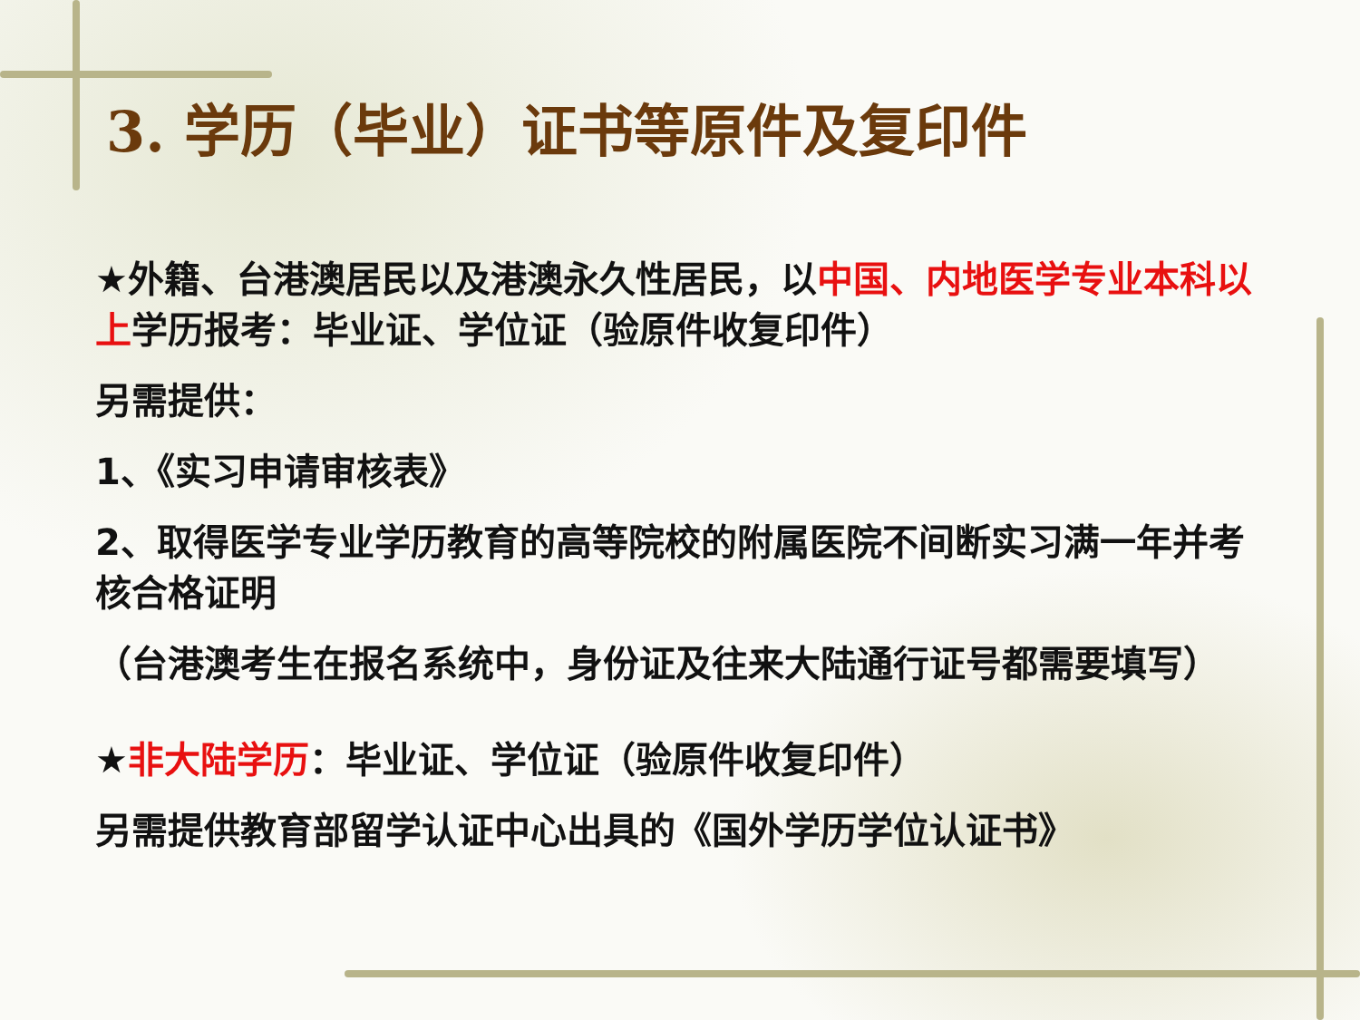3. 学历（毕业）证书等原件及复印件
★外籍、台港澳居民以及港澳永久性居民，以中国、内地医学专业本科以上学历报考：毕业证、学位证（验原件收复印件）
另需提供：
1、《实习申请审核表》
2、取得医学专业学历教育的高等院校的附属医院不间断实习满一年并考核合格证明
（台港澳考生在报名系统中，身份证及往来大陆通行证号都需要填写）
★非大陆学历：毕业证、学位证（验原件收复印件）
另需提供教育部留学认证中心出具的《国外学历学位认证书》